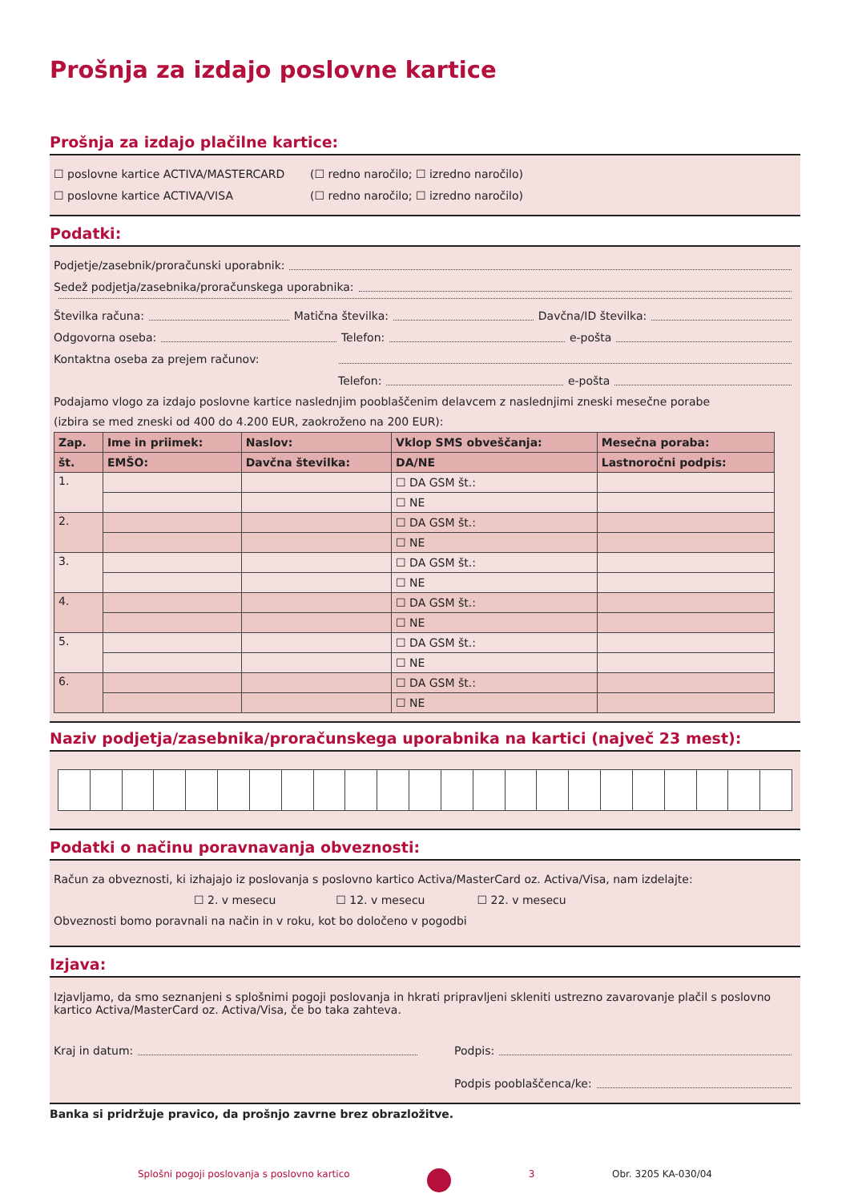Prošnja za izdajo poslovne kartice
Prošnja za izdajo plačilne kartice:
☐ poslovne kartice ACTIVA/MASTERCARD (☐ redno naročilo; ☐ izredno naročilo)
☐ poslovne kartice ACTIVA/VISA (☐ redno naročilo; ☐ izredno naročilo)
Podatki:
Podjetje/zasebnik/proračunski uporabnik:
Sedež podjetja/zasebnika/proračunskega uporabnika:
Številka računa: Matična številka: Davčna/ID številka:
Odgovorna oseba: Telefon: e-pošta
Kontaktna oseba za prejem računov:
Telefon: e-pošta
Podajamo vlogo za izdajo poslovne kartice naslednjim pooblaščenim delavcem z naslednjimi zneski mesečne porabe
(izbira se med zneski od 400 do 4.200 EUR, zaokroženo na 200 EUR):
| Zap. | Ime in priimek: | Naslov: | Vklop SMS obveščanja: | Mesečna poraba: |
| --- | --- | --- | --- | --- |
| št. | EMŠO: | Davčna številka: | DA/NE | Lastnoročni podpis: |
| 1. | | | ☐ DA GSM št.: | |
| | | | ☐ NE | |
| 2. | | | ☐ DA GSM št.: | |
| | | | ☐ NE | |
| 3. | | | ☐ DA GSM št.: | |
| | | | ☐ NE | |
| 4. | | | ☐ DA GSM št.: | |
| | | | ☐ NE | |
| 5. | | | ☐ DA GSM št.: | |
| | | | ☐ NE | |
| 6. | | | ☐ DA GSM št.: | |
| | | | ☐ NE | |
Naziv podjetja/zasebnika/proračunskega uporabnika na kartici (največ 23 mest):
Podatki o načinu poravnavanja obveznosti:
Račun za obveznosti, ki izhajajo iz poslovanja s poslovno kartico Activa/MasterCard oz. Activa/Visa, nam izdelajte:
☐ 2. v mesecu ☐ 12. v mesecu ☐ 22. v mesecu
Obveznosti bomo poravnali na način in v roku, kot bo določeno v pogodbi
Izjava:
Izjavljamo, da smo seznanjeni s splošnimi pogoji poslovanja in hkrati pripravljeni skleniti ustrezno zavarovanje plačil s poslovno kartico Activa/MasterCard oz. Activa/Visa, če bo taka zahteva.
Kraj in datum: Podpis:
Podpis pooblaščenca/ke:
Banka si pridržuje pravico, da prošnjo zavrne brez obrazložitve.
Splošni pogoji poslovanja s poslovno kartico 3 Obr. 3205 KA-030/04